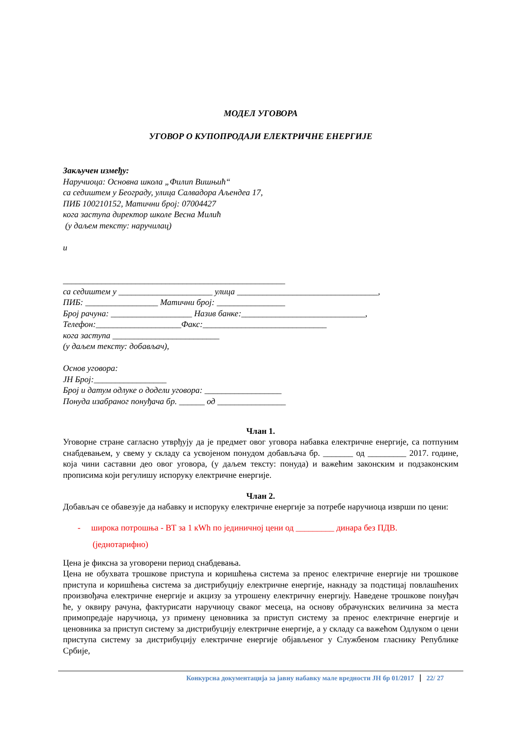МОДЕЛ УГОВОРА
УГОВОР О КУПОПРОДАЈИ ЕЛЕКТРИЧНЕ ЕНЕРГИЈЕ
Закључен између:
Наручиоца: Основна школа „Филип Вишњић“
са седиштем у Београду, улица Салвадора Аљендеа 17,
ПИБ 100210152, Матични број: 07004427
кога заступа директор школе Весна Милић
(у даљем тексту: наручилац)
и
____________________________________________________
са седиштем у ______________________ улица _________________________________,
ПИБ: _________________ Матични број: ________________
Број рачуна: ___________________ Назив банке:_____________________________,
Телефон:____________________Факс:_____________________________
кога заступа _________________________
(у даљем тексту: добављач),
Основ уговора:
ЈН Број:_________________
Број и датум одлуке о додели уговора: __________________
Понуда изабраног понуђача бр. ______ од ________________
Члан 1.
Уговорне стране сагласно утврђују да је предмет овог уговора набавка електричне енергије, са потпуним снабдевањем, у свему у складу са усвојеном понудом добављача бр. _______ од _________ 2017. године, која чини саставни део овог уговора, (у даљем тексту: понуда) и важећим законским и подзаконским прописима који регулишу испоруку електричне енергије.
Члан 2.
Добављач се обавезује да набавку и испоруку електричне енергије за потребе наручиоца изврши по цени:
- широка потрошња - ВТ за 1 кWh по јединичној цени од _________ динара без ПДВ.
(једнотарифно)
Цена је фиксна за уговорени период снабдевања.
Цена не обухвата трошкове приступа и коришћења система за пренос електричне енергије ни трошкове приступа и коришћења система за дистрибуцију електричне енергије, накнаду за подстицај повлашћених произвођача електричне енергије и акцизу за утрошену електричну енергију. Наведене трошкове понуђач ће, у оквиру рачуна, фактурисати наручиоцу сваког месеца, на основу обрачунских величина за места примопредаје наручиоца, уз примену ценовника за приступ систему за пренос електричне енергије и ценовника за приступ систему за дистрибуцију електричне енергије, а у складу са важећом Одлуком о цени приступа систему за дистрибуцију електричне енергије објављеног у Службеном гласнику Републике Србије,
Конкурсна документација за јавну набавку мале вредности ЈН бр 01/2017 22/ 27